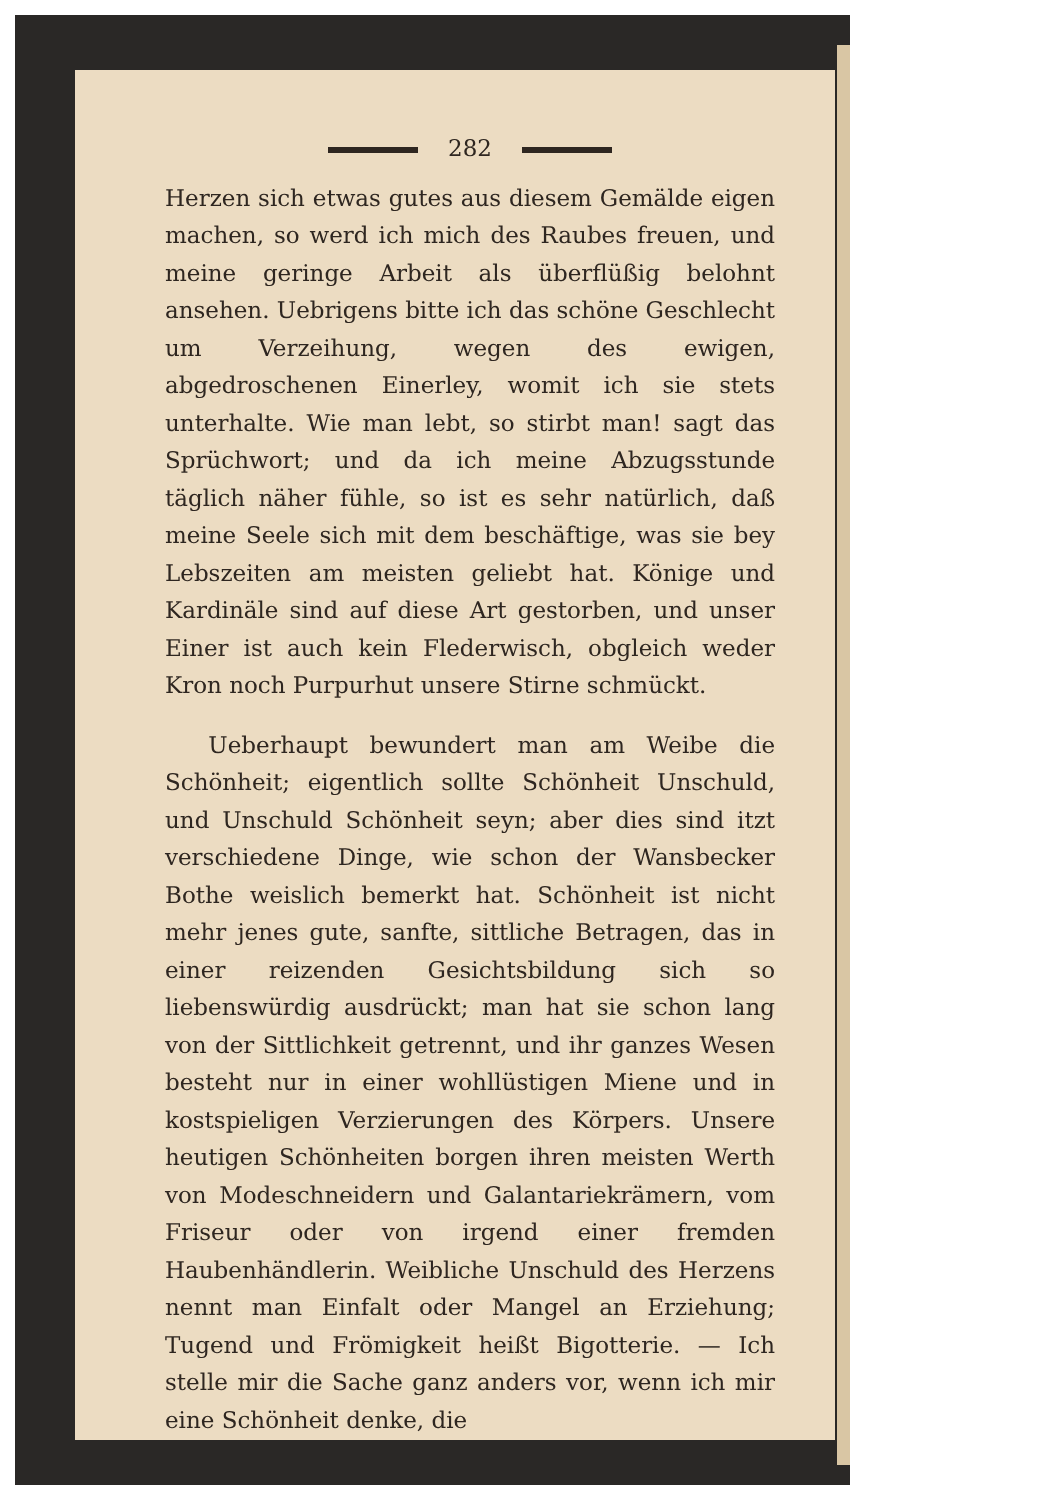282
Herzen sich etwas gutes aus diesem Gemälde eigen machen, so werd ich mich des Raubes freuen, und meine geringe Arbeit als überflüßig belohnt ansehen. Uebrigens bitte ich das schöne Geschlecht um Verzeihung, wegen des ewigen, abgedroschenen Einerley, womit ich sie stets unterhalte. Wie man lebt, so stirbt man! sagt das Sprüchwort; und da ich meine Abzugsstunde täglich näher fühle, so ist es sehr natürlich, daß meine Seele sich mit dem beschäftige, was sie bey Lebszeiten am meisten geliebt hat. Könige und Kardinäle sind auf diese Art gestorben, und unser Einer ist auch kein Flederwisch, obgleich weder Kron noch Purpurhut unsere Stirne schmückt.
Ueberhaupt bewundert man am Weibe die Schönheit; eigentlich sollte Schönheit Unschuld, und Unschuld Schönheit seyn; aber dies sind itzt verschiedene Dinge, wie schon der Wansbecker Bothe weislich bemerkt hat. Schönheit ist nicht mehr jenes gute, sanfte, sittliche Betragen, das in einer reizenden Gesichtsbildung sich so liebenswürdig ausdrückt; man hat sie schon lang von der Sittlichkeit getrennt, und ihr ganzes Wesen besteht nur in einer wohllüstigen Miene und in kostspieligen Verzierungen des Körpers. Unsere heutigen Schönheiten borgen ihren meisten Werth von Modeschneidern und Galantariekrämern, vom Friseur oder von irgend einer fremden Haubenhändlerin. Weibliche Unschuld des Herzens nennt man Einfalt oder Mangel an Erziehung; Tugend und Frömigkeit heißt Bigotterie. — Ich stelle mir die Sache ganz anders vor, wenn ich mir eine Schönheit denke, die